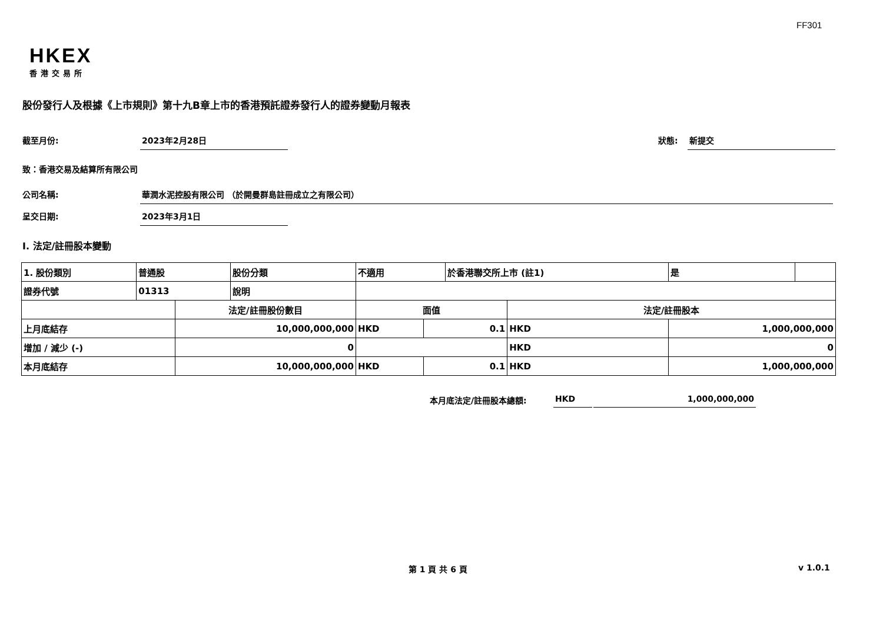FF301
HKEX
香港交易所
股份發行人及根據《上市規則》第十九B章上市的香港預託證券發行人的證券變動月報表
截至月份: 2023年2月28日
狀態: 新提交
致：香港交易及結算所有限公司
公司名稱: 華潤水泥控股有限公司 （於開曼群島註冊成立之有限公司）
呈交日期: 2023年3月1日
I. 法定/註冊股本變動
| 1. 股份類別 | 普通股 | | 股份分類 | 不適用 | | 於香港聯交所上市 (註1) | | 是 | |
| 證券代號 | 01313 | | 說明 | | | | | | |
| | | 法定/註冊股份數目 | | 面值 | | | 法定/註冊股本 | | |
| 上月底結存 | | 10,000,000,000 | | HKD | 0.1 | | HKD | 1,000,000,000 | |
| 增加 / 減少 (-) | | 0 | | | | | HKD | 0 | |
| 本月底結存 | | 10,000,000,000 | | HKD | 0.1 | | HKD | 1,000,000,000 | |
本月底法定/註冊股本總額: HKD 1,000,000,000
第 1 頁 共 6 頁 v 1.0.1